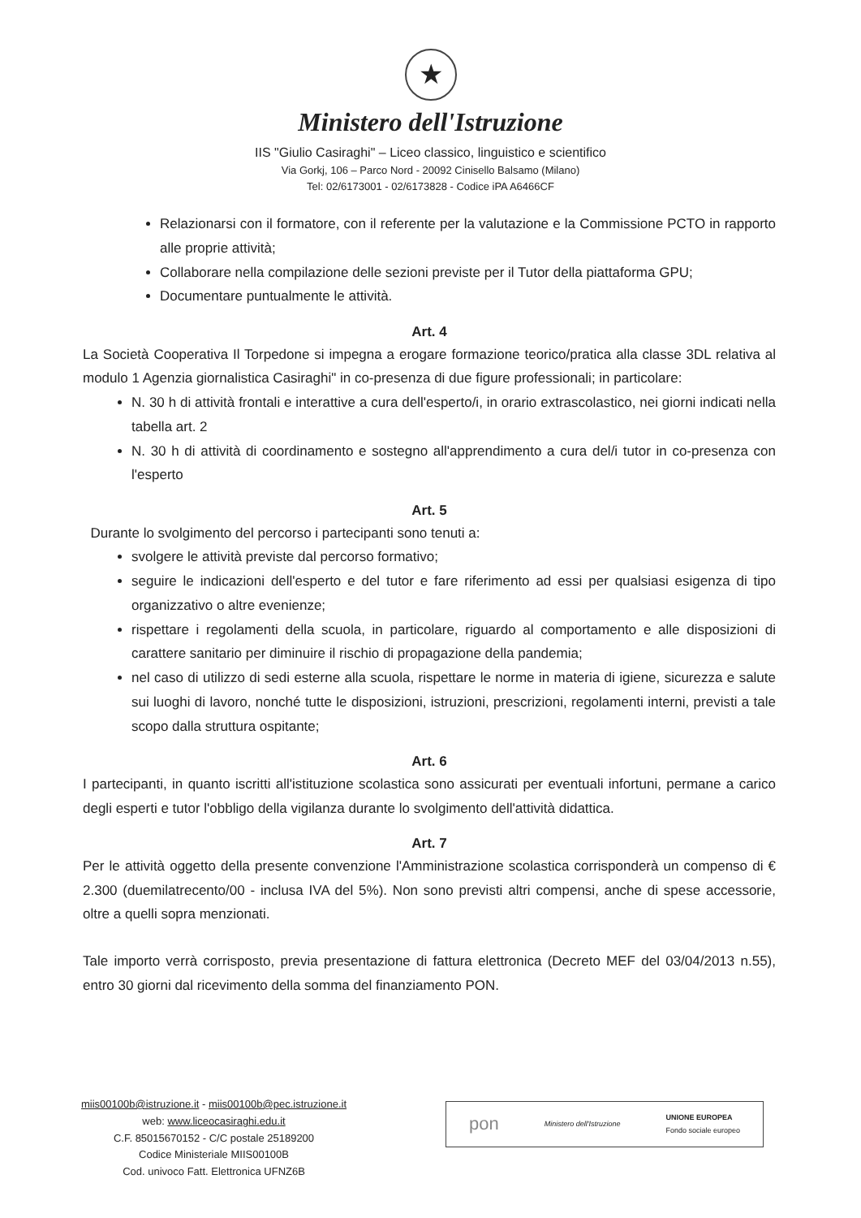★
Ministero dell'Istruzione
IIS "Giulio Casiraghi" – Liceo classico, linguistico e scientifico
Via Gorkj, 106 – Parco Nord - 20092 Cinisello Balsamo (Milano)
Tel: 02/6173001 - 02/6173828 - Codice iPA A6466CF
Relazionarsi con il formatore, con il referente per la valutazione e la Commissione PCTO in rapporto alle proprie attività;
Collaborare nella compilazione delle sezioni previste per il Tutor della piattaforma GPU;
Documentare puntualmente le attività.
Art. 4
La Società Cooperativa Il Torpedone si impegna a erogare formazione teorico/pratica alla classe 3DL relativa al modulo 1 Agenzia giornalistica Casiraghi" in co-presenza di due figure professionali; in particolare:
N. 30 h di attività frontali e interattive a cura dell'esperto/i, in orario extrascolastico, nei giorni indicati nella tabella art. 2
N. 30 h di attività di coordinamento e sostegno all'apprendimento a cura del/i tutor in co-presenza con l'esperto
Art. 5
Durante lo svolgimento del percorso i partecipanti sono tenuti a:
svolgere le attività previste dal percorso formativo;
seguire le indicazioni dell'esperto e del tutor e fare riferimento ad essi per qualsiasi esigenza di tipo organizzativo o altre evenienze;
rispettare i regolamenti della scuola, in particolare, riguardo al comportamento e alle disposizioni di carattere sanitario per diminuire il rischio di propagazione della pandemia;
nel caso di utilizzo di sedi esterne alla scuola, rispettare le norme in materia di igiene, sicurezza e salute sui luoghi di lavoro, nonché tutte le disposizioni, istruzioni, prescrizioni, regolamenti interni, previsti a tale scopo dalla struttura ospitante;
Art. 6
I partecipanti, in quanto iscritti all'istituzione scolastica sono assicurati per eventuali infortuni, permane a carico degli esperti e tutor l'obbligo della vigilanza durante lo svolgimento dell'attività didattica.
Art. 7
Per le attività oggetto della presente convenzione l'Amministrazione scolastica corrisponderà un compenso di € 2.300 (duemilatrecento/00 - inclusa IVA del 5%). Non sono previsti altri compensi, anche di spese accessorie, oltre a quelli sopra menzionati.
Tale importo verrà corrisposto, previa presentazione di fattura elettronica (Decreto MEF del 03/04/2013 n.55), entro 30 giorni dal ricevimento della somma del finanziamento PON.
miis00100b@istruzione.it - miis00100b@pec.istruzione.it
web: www.liceocasiraghi.edu.it
C.F. 85015670152 - C/C postale 25189200
Codice Ministeriale MIIS00100B
Cod. univoco Fatt. Elettronica UFNZ6B
pon Ministero dell'Istruzione UNIONE EUROPEA
Fondo sociale europeo